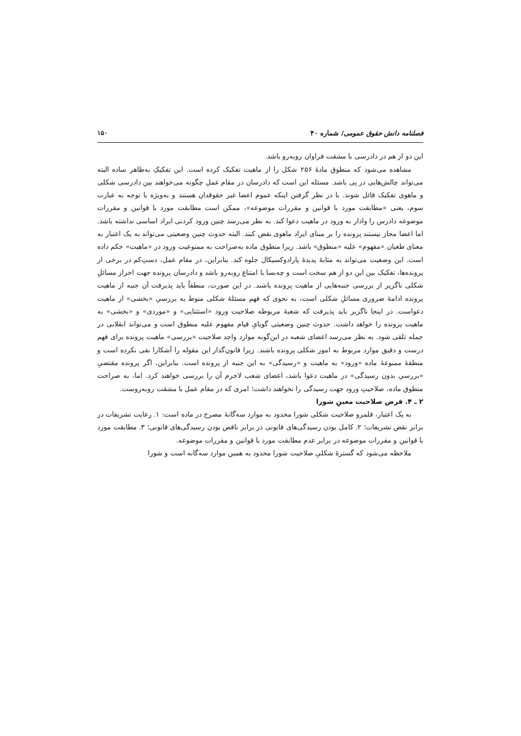فصلنامه دانش حقوق عمومی/ شماره ۴۰ ۱۵۰
این دو از هم در دادرسی با مشقت فراوان روبه‌رو باشد.
مشاهده می‌شود که منطوق مادهٔ ۲۵۶ شکل را از ماهیت تفکیک کرده است. این تفکیکِ به‌ظاهر ساده البته می‌تواند چالش‌هایی در پی باشد. مسئله این است که دادرسان در مقام عمل چگونه می‌خواهند بین دادرسی شکلی و ماهوی تفکیک قائل شوند. با در نظر گرفتن اینکه عموم اعضا غیر حقوقدان هستند و به‌ویژه با توجه به عبارت سوم، یعنی «مطابقت مورد با قوانین و مقررات موضوعه»، ممکن است مطابقت مورد با قوانین و مقررات موضوعه دادرس را وادار به ورود در ماهیت دعوا کند. به نظر می‌رسد چنین ورود کردنی ایراد اساسی نداشته باشد. اما اعضا مجاز نیستند پرونده را بر مبنای ایراد ماهوی نقض کنند. البته حدوث چنین وضعیتی می‌تواند به یک اعتبار به معنای طغیان «مفهوم» علیه «منطوق» باشد. زیرا منطوق ماده به‌صراحت به ممنوعیت ورود در «ماهیت» حکم داده است. این وضعیت می‌تواند به مثابهٔ پدیدهٔ پارادوکسیکال جلوه کند. بنابراین، در مقام عمل، دستِ‌کم در برخی از پرونده‌ها، تفکیک بین این دو از هم سخت است و چه‌بسا با امتناع روبه‌رو باشد و دادرسان پرونده جهت احراز مسائلِ شکلی ناگزیر از بررسی جنبه‌هایی از ماهیت پرونده باشند. در این صورت، منطقاً باید پذیرفت آن جنبه از ماهیت پرونده ادامهٔ ضروری مسائلِ شکلی است، به نحوی که فهم مسئلهٔ شکلی منوط به بررسیِ «بخشی» از ماهیت دعواست. در اینجا ناگزیر باید پذیرفت که شعبهٔ مربوطه صلاحیت ورود «استثنایی» و «موردی» و «بخشی» به ماهیت پرونده را خواهد داشت. حدوث چنین وضعیتی گویایِ قیام مفهوم علیه منطوق است و می‌تواند انقلابی در جمله تلقی شود. به نظر می‌رسد اعضای شعبه در این‌گونه موارد واجد صلاحیت «بررسی» ماهیت پرونده برای فهم درست و دقیق موارد مربوط به امور شکلی پرونده باشند. زیرا قانون‌گذار این مقوله را آشکارا نفی نکرده است و منطقهٔ ممنوعهٔ ماده «ورود» به ماهیت و «رسیدگی» به این جنبه از پرونده است. بنابراین، اگر پرونده مقتضیِ «بررسیِ بدون رسیدگی» در ماهیت دعوا باشد، اعضای شعب لاجرم آن را بررسی خواهند کرد. اما، به صراحت منطوق ماده، صلاحیتِ ورود جهت رسیدگی را نخواهند داشت؛ امری که در مقام عمل با مشقت روبه‌روست.
۲ ـ ۴. فرض صلاحیت معینِ شورا
به یک اعتبار، قلمرو صلاحیت شکلی شورا محدود به موارد سه‌گانهٔ مصرح در ماده است: ۱. رعایت تشریفات در برابر نقض تشریفات؛ ۲. کامل بودن رسیدگی‌های قانونی در برابر ناقص بودن رسیدگی‌های قانونی؛ ۳. مطابقت مورد با قوانین و مقررات موضوعه در برابر عدم مطابقت مورد با قوانین و مقررات موضوعه.
ملاحظه می‌شود که گسترهٔ شکلیِ صلاحیت شورا محدود به همین موارد سه‌گانه است و شورا